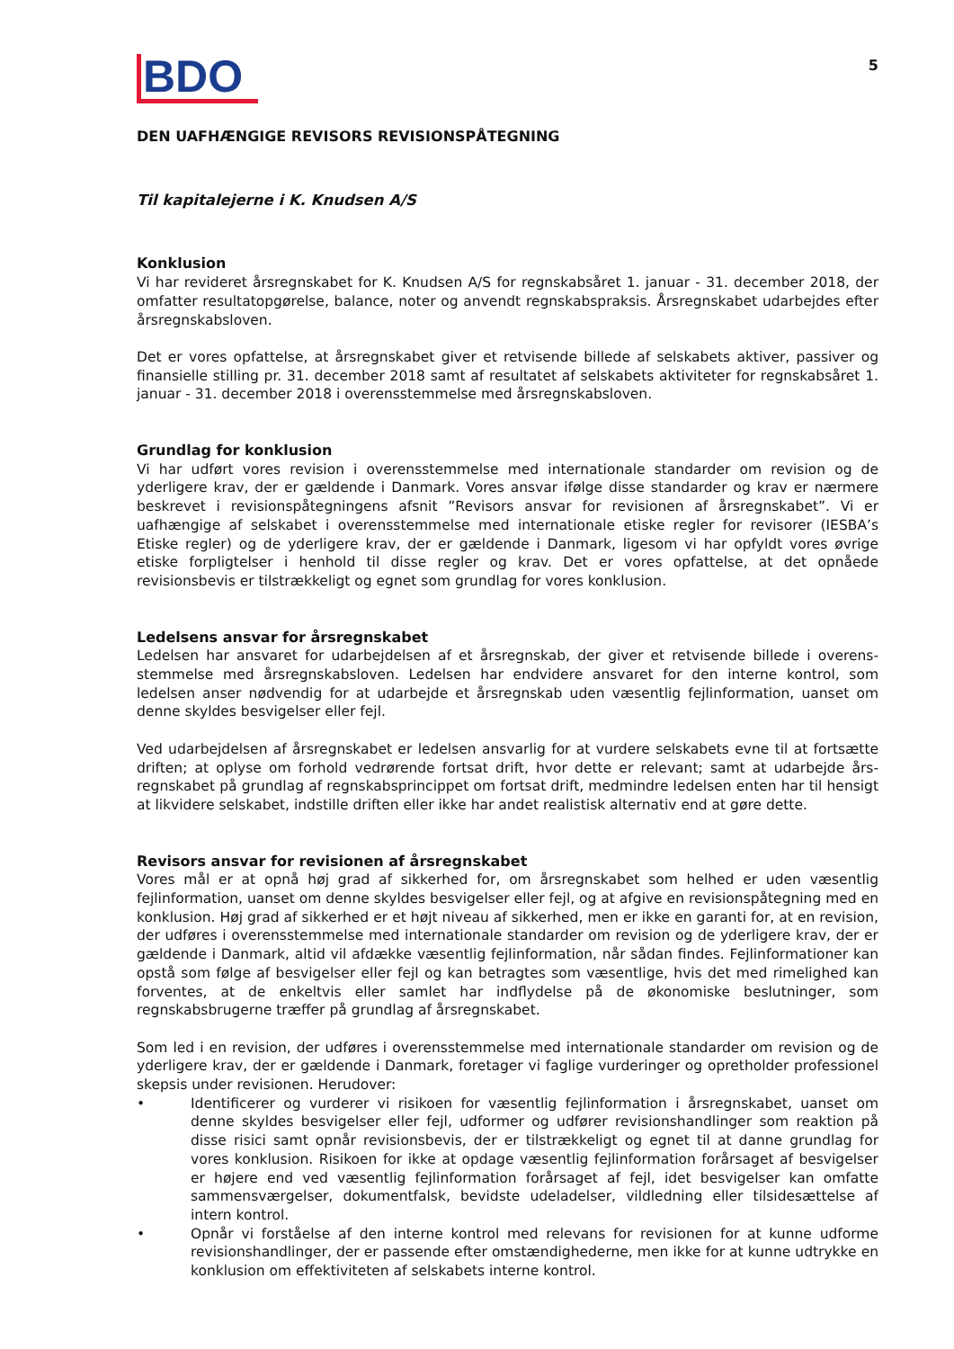BDO
5
DEN UAFHÆNGIGE REVISORS REVISIONSPÅTEGNING
Til kapitalejerne i K. Knudsen A/S
Konklusion
Vi har revideret årsregnskabet for K. Knudsen A/S for regnskabsåret 1. januar - 31. december 2018, der omfatter resultatopgørelse, balance, noter og anvendt regnskabspraksis. Årsregnskabet udarbejdes efter årsregnskabsloven.
Det er vores opfattelse, at årsregnskabet giver et retvisende billede af selskabets aktiver, passiver og finansielle stilling pr. 31. december 2018 samt af resultatet af selskabets aktiviteter for regnskabsåret 1. januar - 31. december 2018 i overensstemmelse med årsregnskabsloven.
Grundlag for konklusion
Vi har udført vores revision i overensstemmelse med internationale standarder om revision og de yderligere krav, der er gældende i Danmark. Vores ansvar ifølge disse standarder og krav er nærmere beskrevet i revisionspåtegningens afsnit ”Revisors ansvar for revisionen af årsregnskabet”. Vi er uafhængige af selskabet i overensstemmelse med internationale etiske regler for revisorer (IESBA’s Etiske regler) og de yderligere krav, der er gældende i Danmark, ligesom vi har opfyldt vores øvrige etiske forpligtelser i henhold til disse regler og krav. Det er vores opfattelse, at det opnåede revisionsbevis er tilstrækkeligt og egnet som grundlag for vores konklusion.
Ledelsens ansvar for årsregnskabet
Ledelsen har ansvaret for udarbejdelsen af et årsregnskab, der giver et retvisende billede i overens-stemmelse med årsregnskabsloven. Ledelsen har endvidere ansvaret for den interne kontrol, som ledelsen anser nødvendig for at udarbejde et årsregnskab uden væsentlig fejlinformation, uanset om denne skyldes besvigelser eller fejl.
Ved udarbejdelsen af årsregnskabet er ledelsen ansvarlig for at vurdere selskabets evne til at fortsætte driften; at oplyse om forhold vedrørende fortsat drift, hvor dette er relevant; samt at udarbejde års-regnskabet på grundlag af regnskabsprincippet om fortsat drift, medmindre ledelsen enten har til hensigt at likvidere selskabet, indstille driften eller ikke har andet realistisk alternativ end at gøre dette.
Revisors ansvar for revisionen af årsregnskabet
Vores mål er at opnå høj grad af sikkerhed for, om årsregnskabet som helhed er uden væsentlig fejlinformation, uanset om denne skyldes besvigelser eller fejl, og at afgive en revisionspåtegning med en konklusion. Høj grad af sikkerhed er et højt niveau af sikkerhed, men er ikke en garanti for, at en revision, der udføres i overensstemmelse med internationale standarder om revision og de yderligere krav, der er gældende i Danmark, altid vil afdække væsentlig fejlinformation, når sådan findes. Fejlinformationer kan opstå som følge af besvigelser eller fejl og kan betragtes som væsentlige, hvis det med rimelighed kan forventes, at de enkeltvis eller samlet har indflydelse på de økonomiske beslutninger, som regnskabsbrugerne træffer på grundlag af årsregnskabet.
Som led i en revision, der udføres i overensstemmelse med internationale standarder om revision og de yderligere krav, der er gældende i Danmark, foretager vi faglige vurderinger og opretholder professionel skepsis under revisionen. Herudover:
• Identificerer og vurderer vi risikoen for væsentlig fejlinformation i årsregnskabet, uanset om denne skyldes besvigelser eller fejl, udformer og udfører revisionshandlinger som reaktion på disse risici samt opnår revisionsbevis, der er tilstrækkeligt og egnet til at danne grundlag for vores konklusion. Risikoen for ikke at opdage væsentlig fejlinformation forårsaget af besvigelser er højere end ved væsentlig fejlinformation forårsaget af fejl, idet besvigelser kan omfatte sammensværgelser, dokumentfalsk, bevidste udeladelser, vildledning eller tilsidesættelse af intern kontrol.
• Opnår vi forståelse af den interne kontrol med relevans for revisionen for at kunne udforme revisionshandlinger, der er passende efter omstændighederne, men ikke for at kunne udtrykke en konklusion om effektiviteten af selskabets interne kontrol.